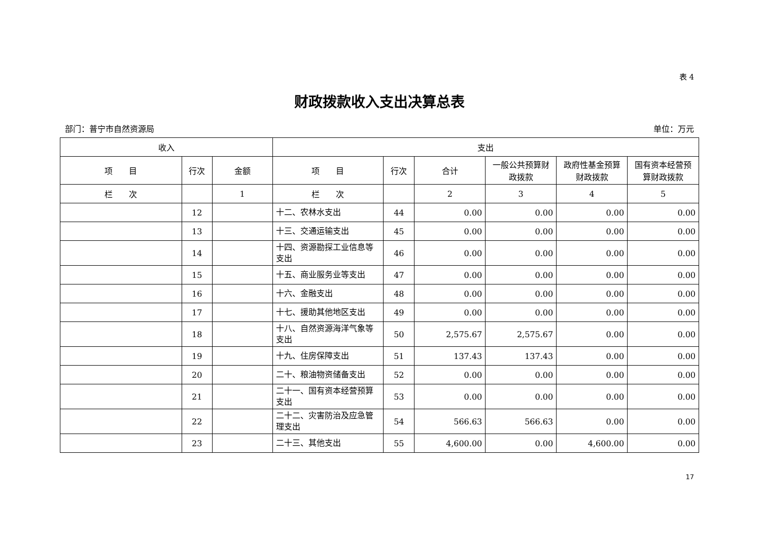表 4
财政拨款收入支出决算总表
部门：普宁市自然资源局 单位：万元
| 收入 | | | 支出 | | | | | |
| --- | --- | --- | --- | --- | --- | --- | --- | --- |
| 项 目 | 行次 | 金额 | 项 目 | 行次 | 合计 | 一般公共预算财政拨款 | 政府性基金预算财政拨款 | 国有资本经营预算财政拨款 |
| 栏 次 | | 1 | 栏 次 | | 2 | 3 | 4 | 5 |
| | 12 | | 十二、农林水支出 | 44 | 0.00 | 0.00 | 0.00 | 0.00 |
| | 13 | | 十三、交通运输支出 | 45 | 0.00 | 0.00 | 0.00 | 0.00 |
| | 14 | | 十四、资源勘探工业信息等支出 | 46 | 0.00 | 0.00 | 0.00 | 0.00 |
| | 15 | | 十五、商业服务业等支出 | 47 | 0.00 | 0.00 | 0.00 | 0.00 |
| | 16 | | 十六、金融支出 | 48 | 0.00 | 0.00 | 0.00 | 0.00 |
| | 17 | | 十七、援助其他地区支出 | 49 | 0.00 | 0.00 | 0.00 | 0.00 |
| | 18 | | 十八、自然资源海洋气象等支出 | 50 | 2,575.67 | 2,575.67 | 0.00 | 0.00 |
| | 19 | | 十九、住房保障支出 | 51 | 137.43 | 137.43 | 0.00 | 0.00 |
| | 20 | | 二十、粮油物资储备支出 | 52 | 0.00 | 0.00 | 0.00 | 0.00 |
| | 21 | | 二十一、国有资本经营预算支出 | 53 | 0.00 | 0.00 | 0.00 | 0.00 |
| | 22 | | 二十二、灾害防治及应急管理支出 | 54 | 566.63 | 566.63 | 0.00 | 0.00 |
| | 23 | | 二十三、其他支出 | 55 | 4,600.00 | 0.00 | 4,600.00 | 0.00 |
17